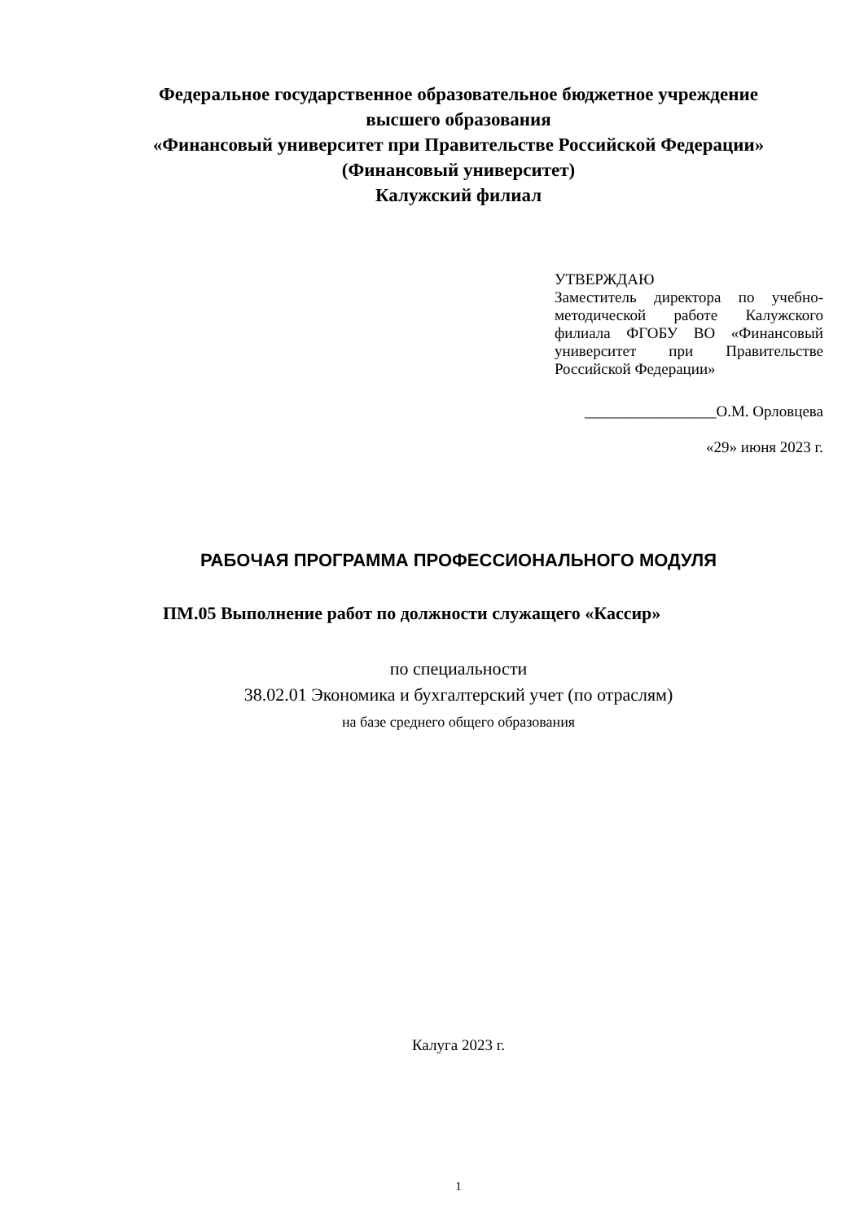Федеральное государственное образовательное бюджетное учреждение
высшего образования
«Финансовый университет при Правительстве Российской Федерации»
(Финансовый университет)
Калужский филиал
УТВЕРЖДАЮ
Заместитель директора по учебно-методической работе Калужского филиала ФГОБУ ВО «Финансовый университет при Правительстве Российской Федерации»
_________________О.М. Орловцева
«29» июня 2023 г.
РАБОЧАЯ ПРОГРАММА ПРОФЕССИОНАЛЬНОГО МОДУЛЯ
ПМ.05 Выполнение работ по должности служащего «Кассир»
по специальности
38.02.01 Экономика и бухгалтерский учет (по отраслям)
на базе среднего общего образования
Калуга 2023 г.
1